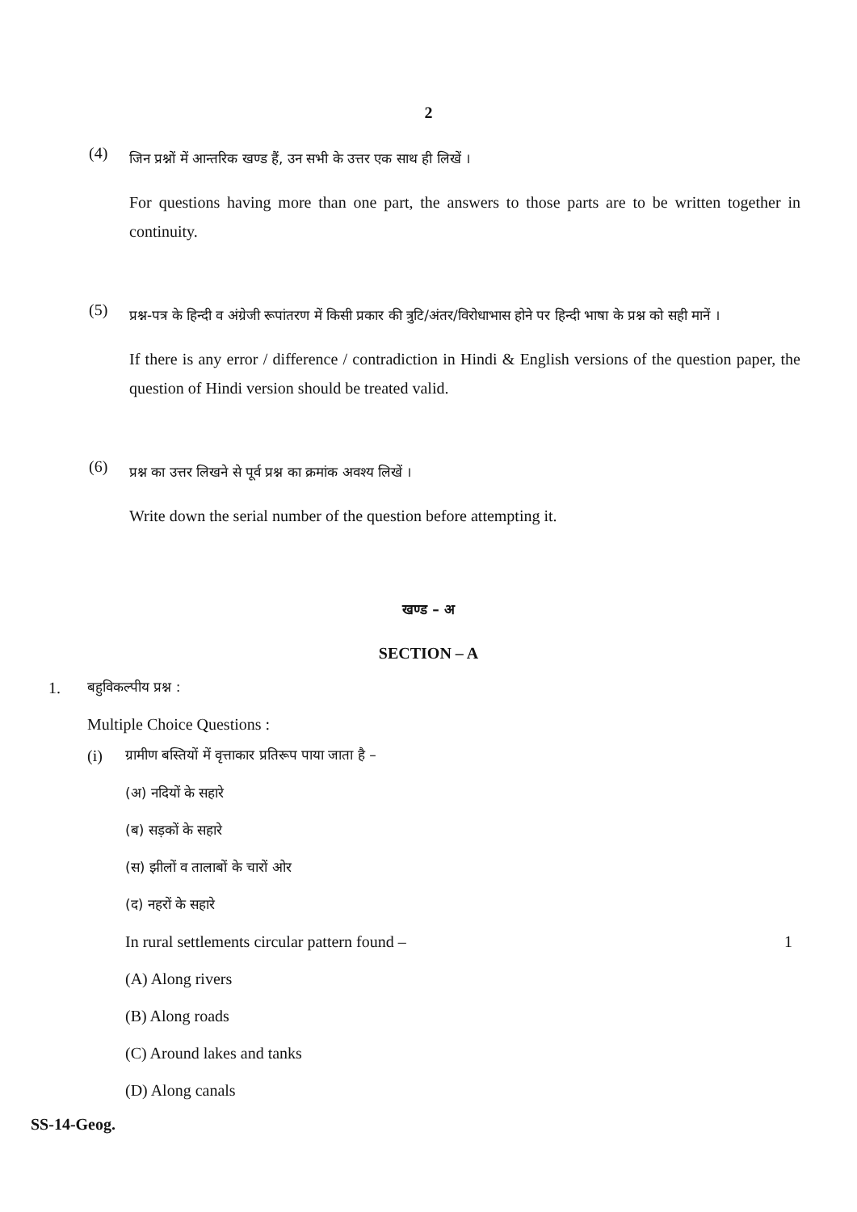2
(4)
जिन प्रश्नों में आन्तरिक खण्ड हैं, उन सभी के उत्तर एक साथ ही लिखें ।
For questions having more than one part, the answers to those parts are to be written together in continuity.
(5)
प्रश्न-पत्र के हिन्दी व अंग्रेजी रूपांतरण में किसी प्रकार की त्रुटि/अंतर/विरोधाभास होने पर हिन्दी भाषा के प्रश्न को सही मानें ।
If there is any error / difference / contradiction in Hindi & English versions of the question paper, the question of Hindi version should be treated valid.
(6)
प्रश्न का उत्तर लिखने से पूर्व प्रश्न का क्रमांक अवश्य लिखें ।
Write down the serial number of the question before attempting it.
खण्ड – अ
SECTION – A
1.
बहुविकल्पीय प्रश्न :
Multiple Choice Questions :
(i)
ग्रामीण बस्तियों में वृत्ताकार प्रतिरूप पाया जाता है –
(अ) नदियों के सहारे
(ब) सड़कों के सहारे
(स) झीलों व तालाबों के चारों ओर
(द) नहरों के सहारे
In rural settlements circular pattern found – 1
(A) Along rivers
(B) Along roads
(C) Around lakes and tanks
(D) Along canals
SS-14-Geog.